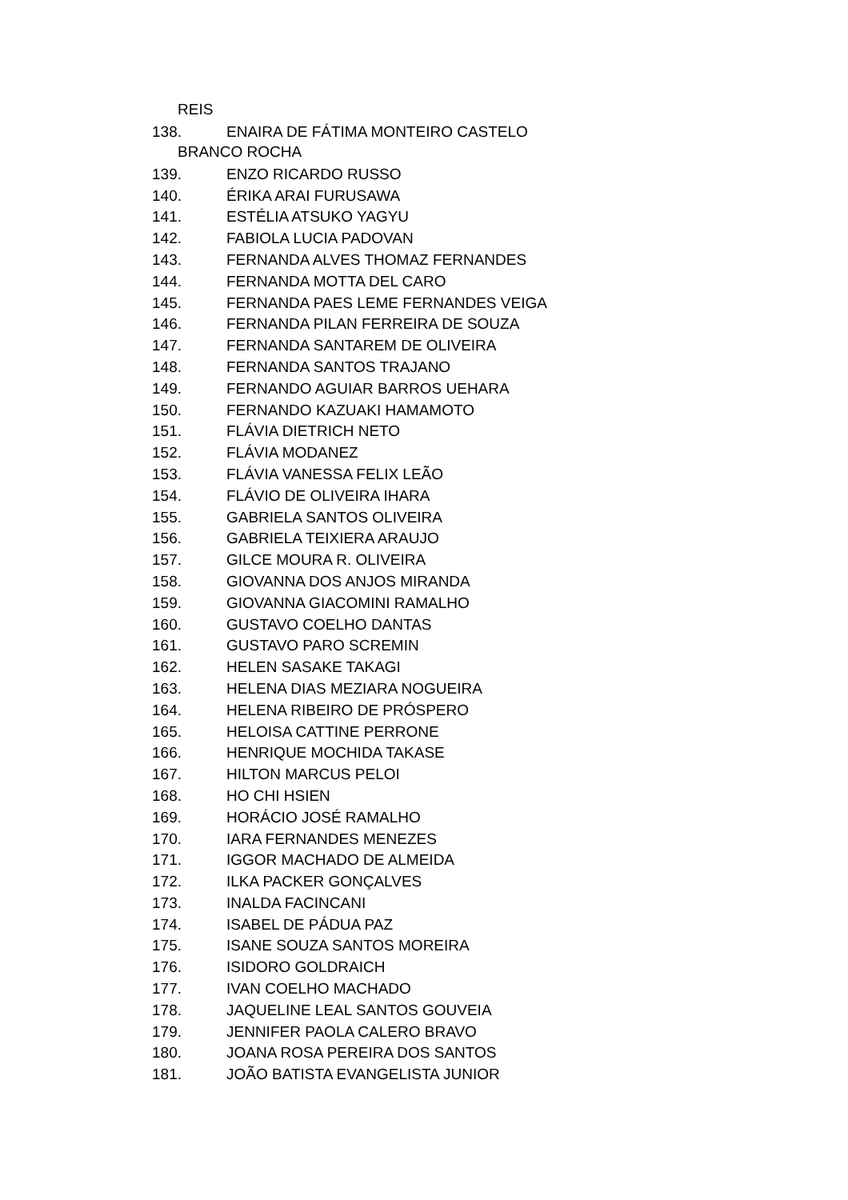REIS
138. ENAIRA DE FÁTIMA MONTEIRO CASTELO
BRANCO ROCHA
139. ENZO RICARDO RUSSO
140. ÉRIKA ARAI FURUSAWA
141. ESTÉLIA ATSUKO YAGYU
142. FABIOLA LUCIA PADOVAN
143. FERNANDA ALVES THOMAZ FERNANDES
144. FERNANDA MOTTA DEL CARO
145. FERNANDA PAES LEME FERNANDES VEIGA
146. FERNANDA PILAN FERREIRA DE SOUZA
147. FERNANDA SANTAREM DE OLIVEIRA
148. FERNANDA SANTOS TRAJANO
149. FERNANDO AGUIAR BARROS UEHARA
150. FERNANDO KAZUAKI HAMAMOTO
151. FLÁVIA DIETRICH NETO
152. FLÁVIA MODANEZ
153. FLÁVIA VANESSA FELIX LEÃO
154. FLÁVIO DE OLIVEIRA IHARA
155. GABRIELA SANTOS OLIVEIRA
156. GABRIELA TEIXIERA ARAUJO
157. GILCE MOURA R. OLIVEIRA
158. GIOVANNA DOS ANJOS MIRANDA
159. GIOVANNA GIACOMINI RAMALHO
160. GUSTAVO COELHO DANTAS
161. GUSTAVO PARO SCREMIN
162. HELEN SASAKE TAKAGI
163. HELENA DIAS MEZIARA NOGUEIRA
164. HELENA RIBEIRO DE PRÓSPERO
165. HELOISA CATTINE PERRONE
166. HENRIQUE MOCHIDA TAKASE
167. HILTON MARCUS PELOI
168. HO CHI HSIEN
169. HORÁCIO JOSÉ RAMALHO
170. IARA FERNANDES MENEZES
171. IGGOR MACHADO DE ALMEIDA
172. ILKA PACKER GONÇALVES
173. INALDA FACINCANI
174. ISABEL DE PÁDUA PAZ
175. ISANE SOUZA SANTOS MOREIRA
176. ISIDORO GOLDRAICH
177. IVAN COELHO MACHADO
178. JAQUELINE LEAL SANTOS GOUVEIA
179. JENNIFER PAOLA CALERO BRAVO
180. JOANA ROSA PEREIRA DOS SANTOS
181. JOÃO BATISTA EVANGELISTA JUNIOR